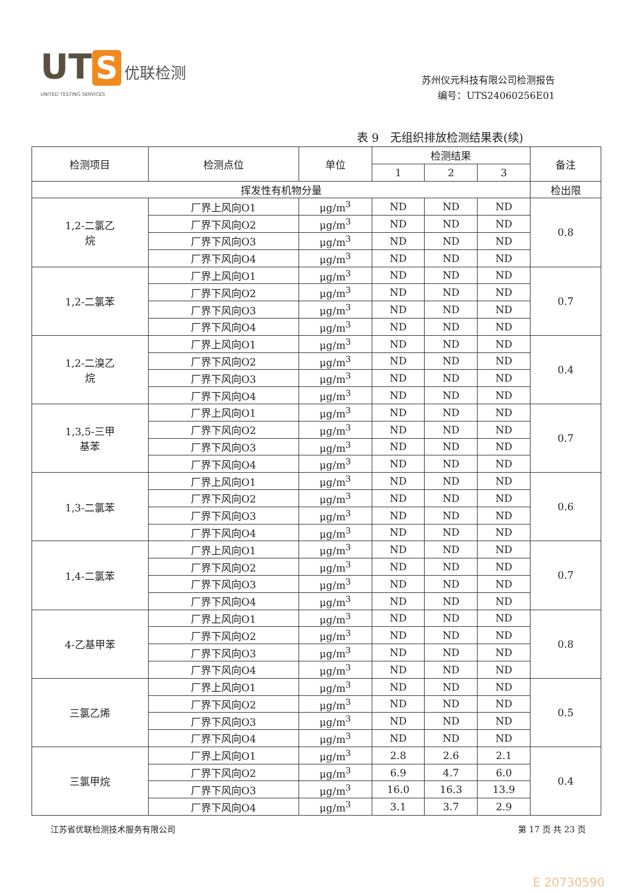UT S 优联检测
UNITED TESTING SERVICES
苏州仪元科技有限公司检测报告
编号：UTS24060256E01
表 9　无组织排放检测结果表(续)
| 检测项目 | 检测点位 | 单位 | 检测结果 | | | 备注 |
| --- | --- | --- | --- | --- | --- | --- |
| | | | 1 | 2 | 3 | |
| 挥发性有机物分量 | | | | | | 检出限 |
| 1,2-二氯乙 烷 | 厂界上风向O1 | μg/m<sup>3</sup> | ND | ND | ND | 0.8 |
| | 厂界下风向O2 | μg/m<sup>3</sup> | ND | ND | ND | |
| | 厂界下风向O3 | μg/m<sup>3</sup> | ND | ND | ND | |
| | 厂界下风向O4 | μg/m<sup>3</sup> | ND | ND | ND | |
| 1,2-二氯苯 | 厂界上风向O1 | μg/m<sup>3</sup> | ND | ND | ND | 0.7 |
| | 厂界下风向O2 | μg/m<sup>3</sup> | ND | ND | ND | |
| | 厂界下风向O3 | μg/m<sup>3</sup> | ND | ND | ND | |
| | 厂界下风向O4 | μg/m<sup>3</sup> | ND | ND | ND | |
| 1,2-二溴乙 烷 | 厂界上风向O1 | μg/m<sup>3</sup> | ND | ND | ND | 0.4 |
| | 厂界下风向O2 | μg/m<sup>3</sup> | ND | ND | ND | |
| | 厂界下风向O3 | μg/m<sup>3</sup> | ND | ND | ND | |
| | 厂界下风向O4 | μg/m<sup>3</sup> | ND | ND | ND | |
| 1,3,5-三甲 基苯 | 厂界上风向O1 | μg/m<sup>3</sup> | ND | ND | ND | 0.7 |
| | 厂界下风向O2 | μg/m<sup>3</sup> | ND | ND | ND | |
| | 厂界下风向O3 | μg/m<sup>3</sup> | ND | ND | ND | |
| | 厂界下风向O4 | μg/m<sup>3</sup> | ND | ND | ND | |
| 1,3-二氯苯 | 厂界上风向O1 | μg/m<sup>3</sup> | ND | ND | ND | 0.6 |
| | 厂界下风向O2 | μg/m<sup>3</sup> | ND | ND | ND | |
| | 厂界下风向O3 | μg/m<sup>3</sup> | ND | ND | ND | |
| | 厂界下风向O4 | μg/m<sup>3</sup> | ND | ND | ND | |
| 1,4-二氯苯 | 厂界上风向O1 | μg/m<sup>3</sup> | ND | ND | ND | 0.7 |
| | 厂界下风向O2 | μg/m<sup>3</sup> | ND | ND | ND | |
| | 厂界下风向O3 | μg/m<sup>3</sup> | ND | ND | ND | |
| | 厂界下风向O4 | μg/m<sup>3</sup> | ND | ND | ND | |
| 4-乙基甲苯 | 厂界上风向O1 | μg/m<sup>3</sup> | ND | ND | ND | 0.8 |
| | 厂界下风向O2 | μg/m<sup>3</sup> | ND | ND | ND | |
| | 厂界下风向O3 | μg/m<sup>3</sup> | ND | ND | ND | |
| | 厂界下风向O4 | μg/m<sup>3</sup> | ND | ND | ND | |
| 三氯乙烯 | 厂界上风向O1 | μg/m<sup>3</sup> | ND | ND | ND | 0.5 |
| | 厂界下风向O2 | μg/m<sup>3</sup> | ND | ND | ND | |
| | 厂界下风向O3 | μg/m<sup>3</sup> | ND | ND | ND | |
| | 厂界下风向O4 | μg/m<sup>3</sup> | ND | ND | ND | |
| 三氯甲烷 | 厂界上风向O1 | μg/m<sup>3</sup> | 2.8 | 2.6 | 2.1 | 0.4 |
| | 厂界下风向O2 | μg/m<sup>3</sup> | 6.9 | 4.7 | 6.0 | |
| | 厂界下风向O3 | μg/m<sup>3</sup> | 16.0 | 16.3 | 13.9 | |
| | 厂界下风向O4 | μg/m<sup>3</sup> | 3.1 | 3.7 | 2.9 | |
江苏省优联检测技术服务有限公司 第 17 页 共 23 页
E 20730590